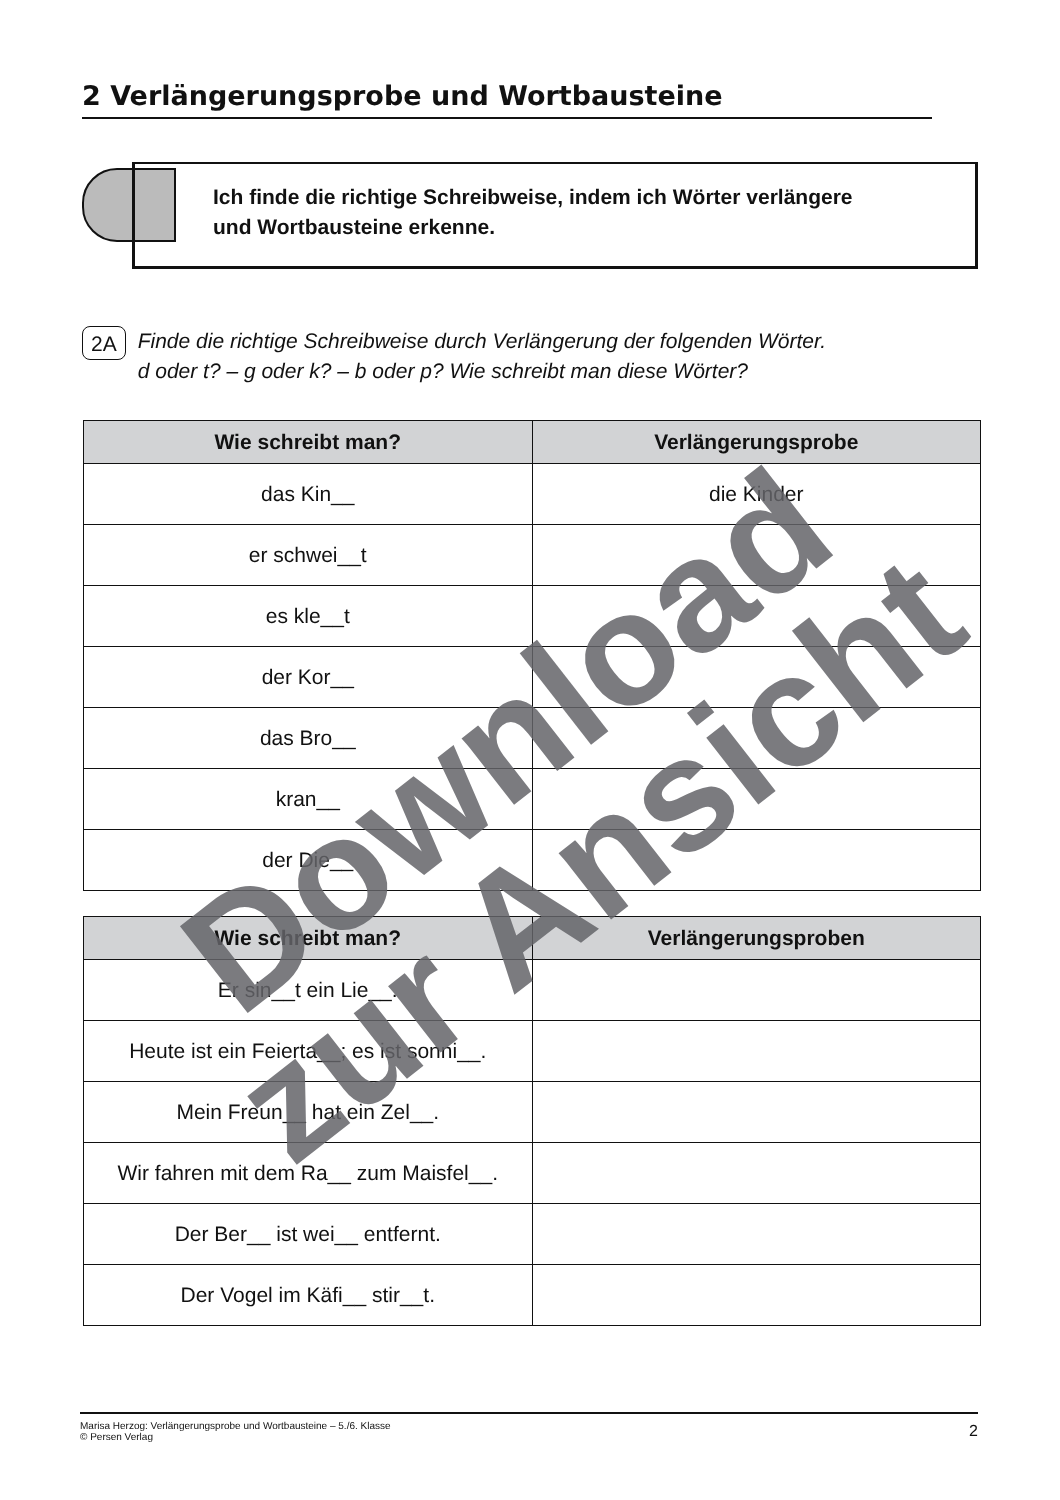2 Verlängerungsprobe und Wortbausteine
Ich finde die richtige Schreibweise, indem ich Wörter verlängere
und Wortbausteine erkenne.
2A Finde die richtige Schreibweise durch Verlängerung der folgenden Wörter.
d oder t? – g oder k? – b oder p? Wie schreibt man diese Wörter?
| Wie schreibt man? | Verlängerungsprobe |
| --- | --- |
| das Kin__ | die Kinder |
| er schwei__t | |
| es kle__t | |
| der Kor__ | |
| das Bro__ | |
| kran__ | |
| der Die__ | |
| Wie schreibt man? | Verlängerungsproben |
| --- | --- |
| Er sin__t ein Lie__. | |
| Heute ist ein Feierta__; es ist sonni__. | |
| Mein Freun__ hat ein Zel__. | |
| Wir fahren mit dem Ra__ zum Maisfel__. | |
| Der Ber__ ist wei__ entfernt. | |
| Der Vogel im Käfi__ stir__t. | |
Marisa Herzog: Verlängerungsprobe und Wortbausteine – 5./6. Klasse
© Persen Verlag
2
Download
zur Ansicht